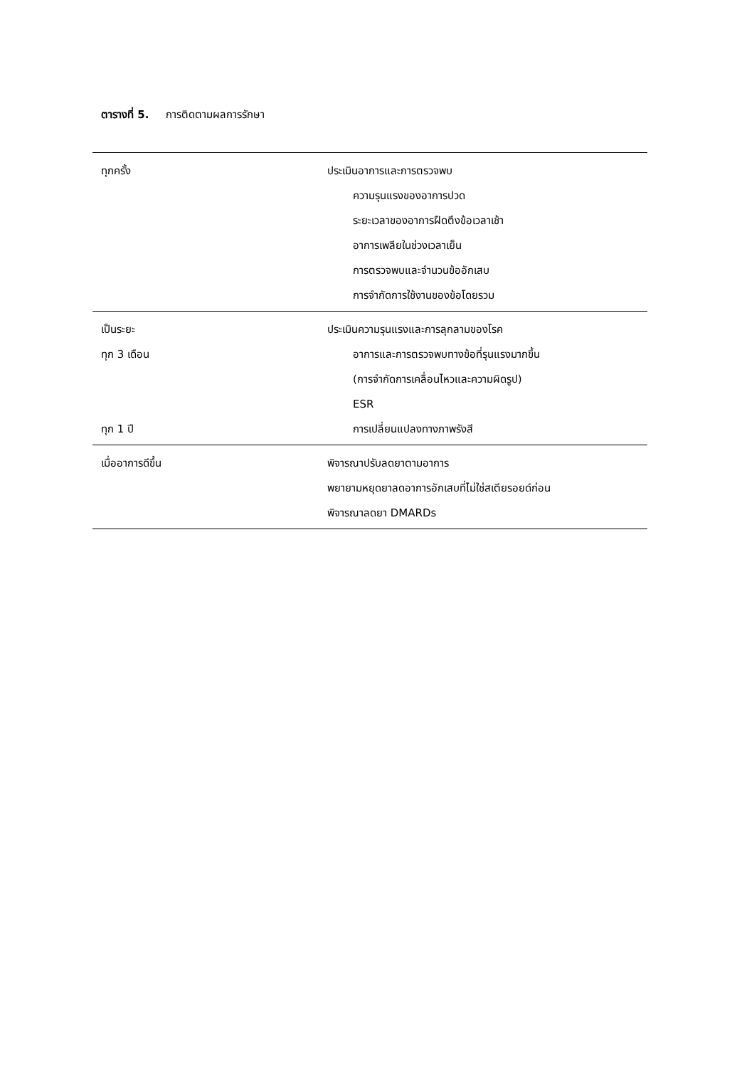ตารางที่ 5. การติดตามผลการรักษา
| ทุกครั้ง | ประเมินอาการและการตรวจพบ ความรุนแรงของอาการปวด ระยะเวลาของอาการฝืดตึงข้อเวลาเช้า อาการเพลียในช่วงเวลาเย็น การตรวจพบและจำนวนข้ออักเสบ การจำกัดการใช้งานของข้อโดยรวม |
| เป็นระยะ ทุก 3 เดือน ทุก 1 ปี | ประเมินความรุนแรงและการลุกลามของโรค อาการและการตรวจพบทางข้อที่รุนแรงมากขึ้น (การจำกัดการเคลื่อนไหวและความผิดรูป) ESR การเปลี่ยนแปลงทางภาพรังสี |
| เมื่ออาการดีขึ้น | พิจารณาปรับลดยาตามอาการ พยายามหยุดยาลดอาการอักเสบที่ไม่ใช่สเตียรอยด์ก่อน พิจารณาลดยา DMARDs |